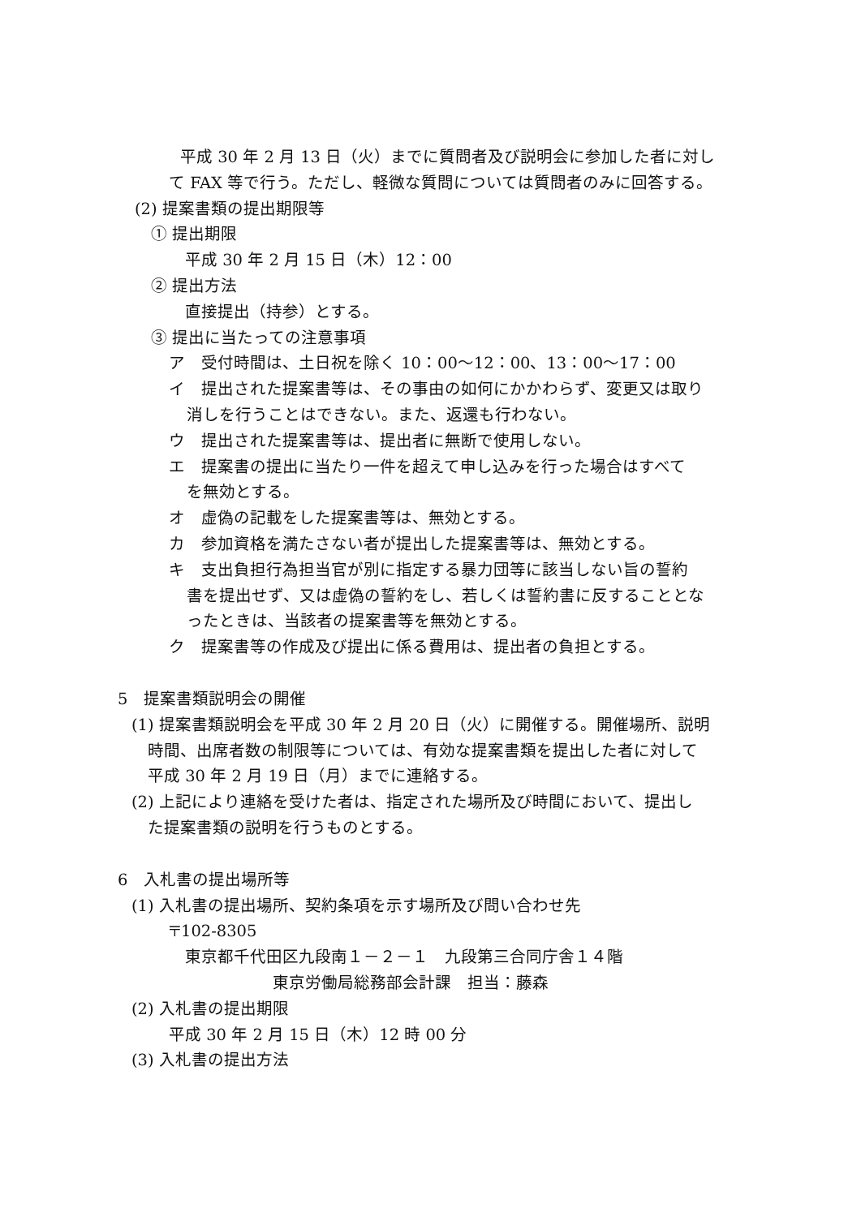平成 30 年 2 月 13 日（火）までに質問者及び説明会に参加した者に対し
て FAX 等で行う。ただし、軽微な質問については質問者のみに回答する。
(2) 提案書類の提出期限等
① 提出期限
平成 30 年 2 月 15 日（木）12：00
② 提出方法
直接提出（持参）とする。
③ 提出に当たっての注意事項
ア　受付時間は、土日祝を除く 10：00～12：00、13：00～17：00
イ　提出された提案書等は、その事由の如何にかかわらず、変更又は取り
消しを行うことはできない。また、返還も行わない。
ウ　提出された提案書等は、提出者に無断で使用しない。
エ　提案書の提出に当たり一件を超えて申し込みを行った場合はすべて
を無効とする。
オ　虚偽の記載をした提案書等は、無効とする。
カ　参加資格を満たさない者が提出した提案書等は、無効とする。
キ　支出負担行為担当官が別に指定する暴力団等に該当しない旨の誓約
書を提出せず、又は虚偽の誓約をし、若しくは誓約書に反することとな
ったときは、当該者の提案書等を無効とする。
ク　提案書等の作成及び提出に係る費用は、提出者の負担とする。
5　提案書類説明会の開催
(1) 提案書類説明会を平成 30 年 2 月 20 日（火）に開催する。開催場所、説明
時間、出席者数の制限等については、有効な提案書類を提出した者に対して
平成 30 年 2 月 19 日（月）までに連絡する。
(2) 上記により連絡を受けた者は、指定された場所及び時間において、提出し
た提案書類の説明を行うものとする。
6　入札書の提出場所等
(1) 入札書の提出場所、契約条項を示す場所及び問い合わせ先
〒102-8305
東京都千代田区九段南１－２－１　九段第三合同庁舎１４階
東京労働局総務部会計課　担当：藤森
(2) 入札書の提出期限
平成 30 年 2 月 15 日（木）12 時 00 分
(3) 入札書の提出方法